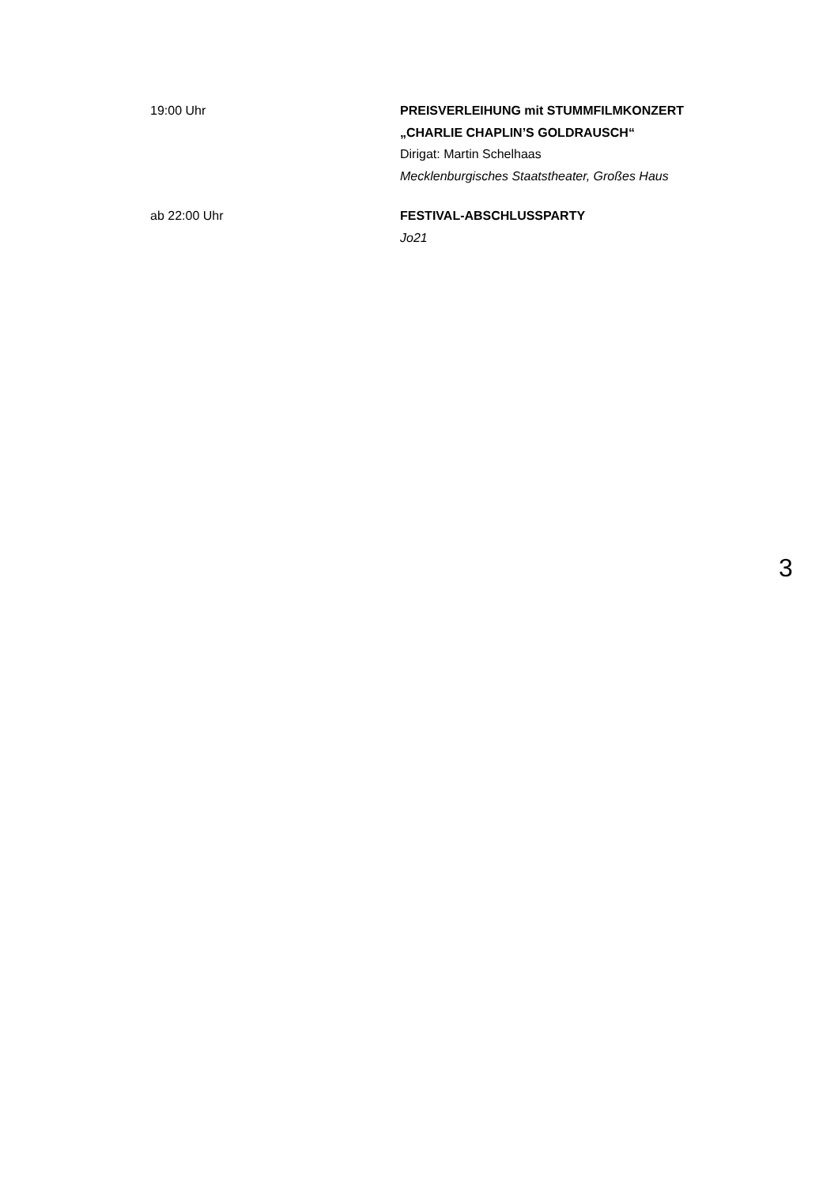19:00 Uhr PREISVERLEIHUNG mit STUMMFILMKONZERT
„CHARLIE CHAPLIN’S GOLDRAUSCH“
Dirigat: Martin Schelhaas
Mecklenburgisches Staatstheater, Großes Haus
ab 22:00 Uhr FESTIVAL-ABSCHLUSSPARTY
Jo21
3